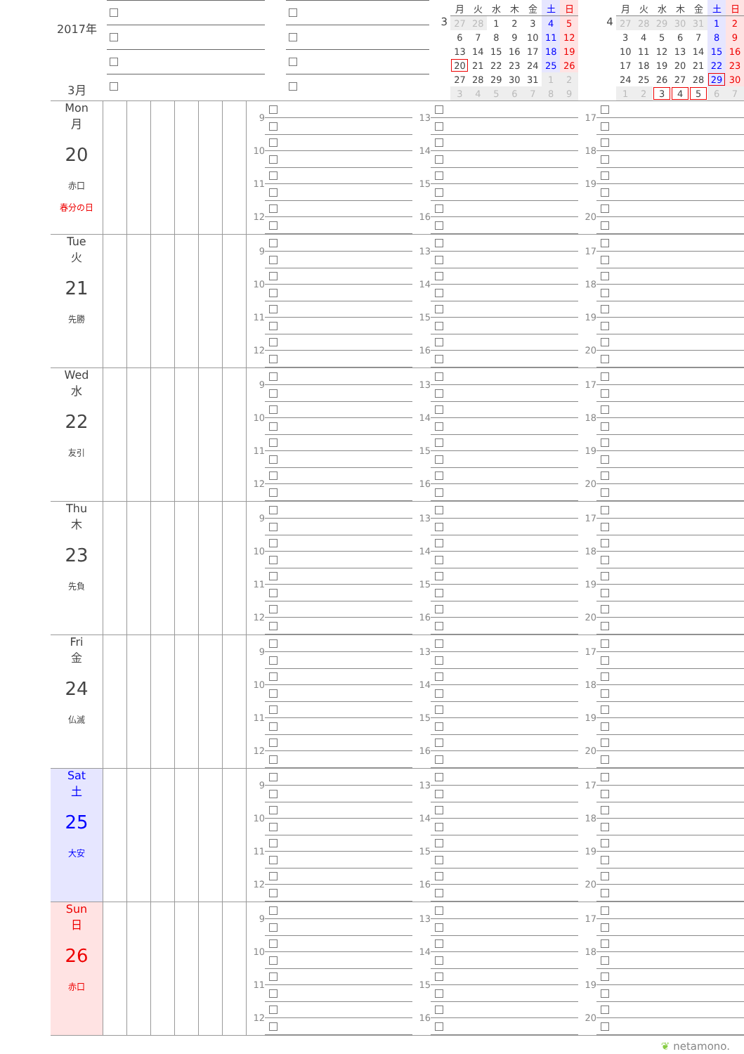2017年
3月
3
| 月 | 火 | 水 | 木 | 金 | 土 | 日 |
| --- | --- | --- | --- | --- | --- | --- |
| 27 | 28 | 1 | 2 | 3 | 4 | 5 |
| 6 | 7 | 8 | 9 | 10 | 11 | 12 |
| 13 | 14 | 15 | 16 | 17 | 18 | 19 |
| 20 | 21 | 22 | 23 | 24 | 25 | 26 |
| 27 | 28 | 29 | 30 | 31 | 1 | 2 |
| 3 | 4 | 5 | 6 | 7 | 8 | 9 |
4
| 月 | 火 | 水 | 木 | 金 | 土 | 日 |
| --- | --- | --- | --- | --- | --- | --- |
| 27 | 28 | 29 | 30 | 31 | 1 | 2 |
| 3 | 4 | 5 | 6 | 7 | 8 | 9 |
| 10 | 11 | 12 | 13 | 14 | 15 | 16 |
| 17 | 18 | 19 | 20 | 21 | 22 | 23 |
| 24 | 25 | 26 | 27 | 28 | 29 | 30 |
| 1 | 2 | 3 | 4 | 5 | 6 | 7 |
Mon
月
20
赤口
春分の日
9
10
11
12
13
14
15
16
17
18
19
20
Tue
火
21
先勝
9
10
11
12
13
14
15
16
17
18
19
20
Wed
水
22
友引
9
10
11
12
13
14
15
16
17
18
19
20
Thu
木
23
先負
9
10
11
12
13
14
15
16
17
18
19
20
Fri
金
24
仏滅
9
10
11
12
13
14
15
16
17
18
19
20
Sat
土
25
大安
9
10
11
12
13
14
15
16
17
18
19
20
Sun
日
26
赤口
9
10
11
12
13
14
15
16
17
18
19
20
❦ netamono.